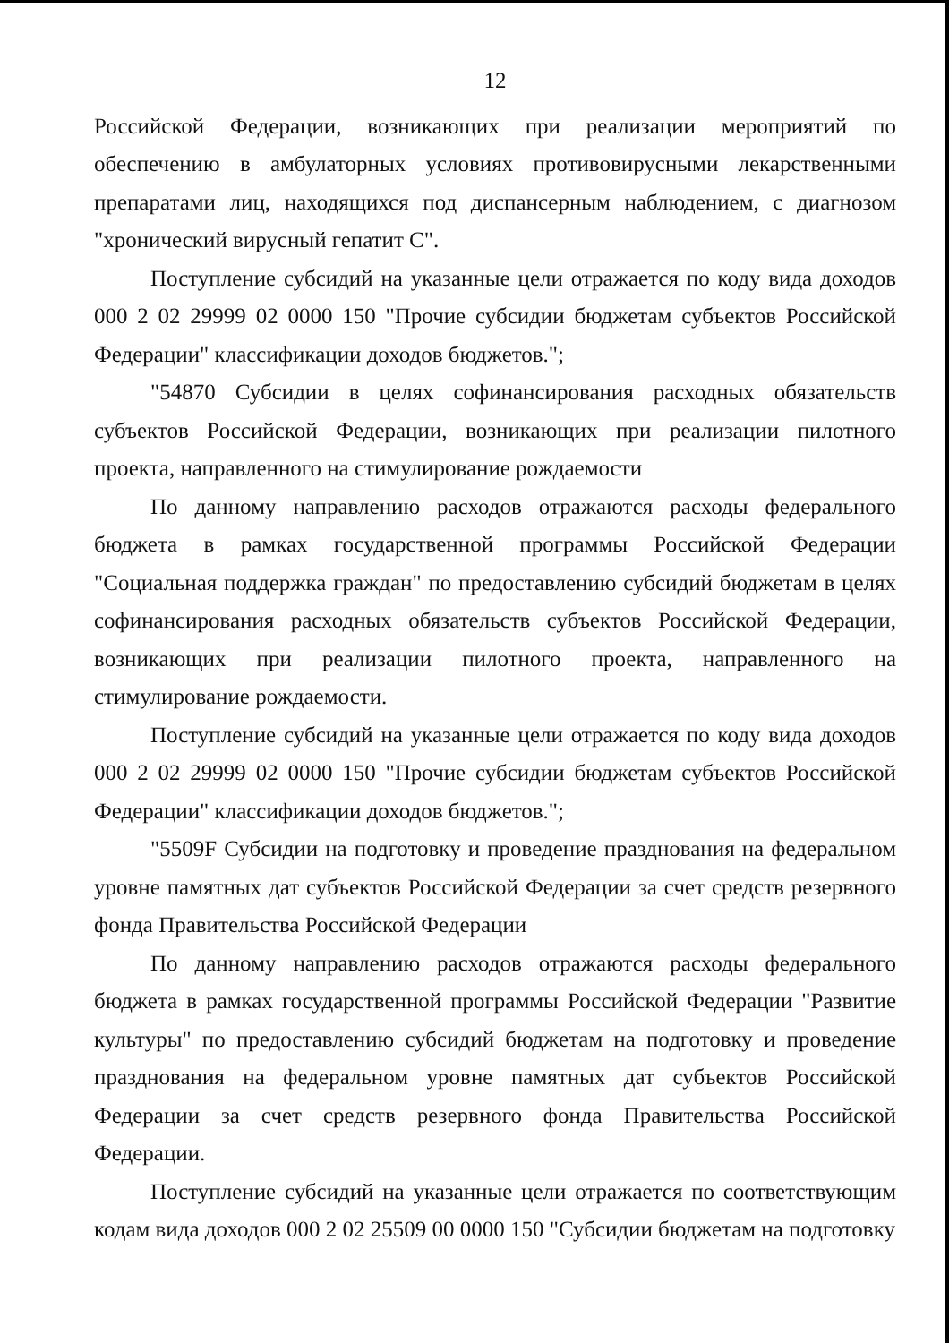12
Российской Федерации, возникающих при реализации мероприятий по обеспечению в амбулаторных условиях противовирусными лекарственными препаратами лиц, находящихся под диспансерным наблюдением, с диагнозом "хронический вирусный гепатит C".
Поступление субсидий на указанные цели отражается по коду вида доходов 000 2 02 29999 02 0000 150 "Прочие субсидии бюджетам субъектов Российской Федерации" классификации доходов бюджетов.";
"54870 Субсидии в целях софинансирования расходных обязательств субъектов Российской Федерации, возникающих при реализации пилотного проекта, направленного на стимулирование рождаемости
По данному направлению расходов отражаются расходы федерального бюджета в рамках государственной программы Российской Федерации "Социальная поддержка граждан" по предоставлению субсидий бюджетам в целях софинансирования расходных обязательств субъектов Российской Федерации, возникающих при реализации пилотного проекта, направленного на стимулирование рождаемости.
Поступление субсидий на указанные цели отражается по коду вида доходов 000 2 02 29999 02 0000 150 "Прочие субсидии бюджетам субъектов Российской Федерации" классификации доходов бюджетов.";
"5509F Субсидии на подготовку и проведение празднования на федеральном уровне памятных дат субъектов Российской Федерации за счет средств резервного фонда Правительства Российской Федерации
По данному направлению расходов отражаются расходы федерального бюджета в рамках государственной программы Российской Федерации "Развитие культуры" по предоставлению субсидий бюджетам на подготовку и проведение празднования на федеральном уровне памятных дат субъектов Российской Федерации за счет средств резервного фонда Правительства Российской Федерации.
Поступление субсидий на указанные цели отражается по соответствующим кодам вида доходов 000 2 02 25509 00 0000 150 "Субсидии бюджетам на подготовку